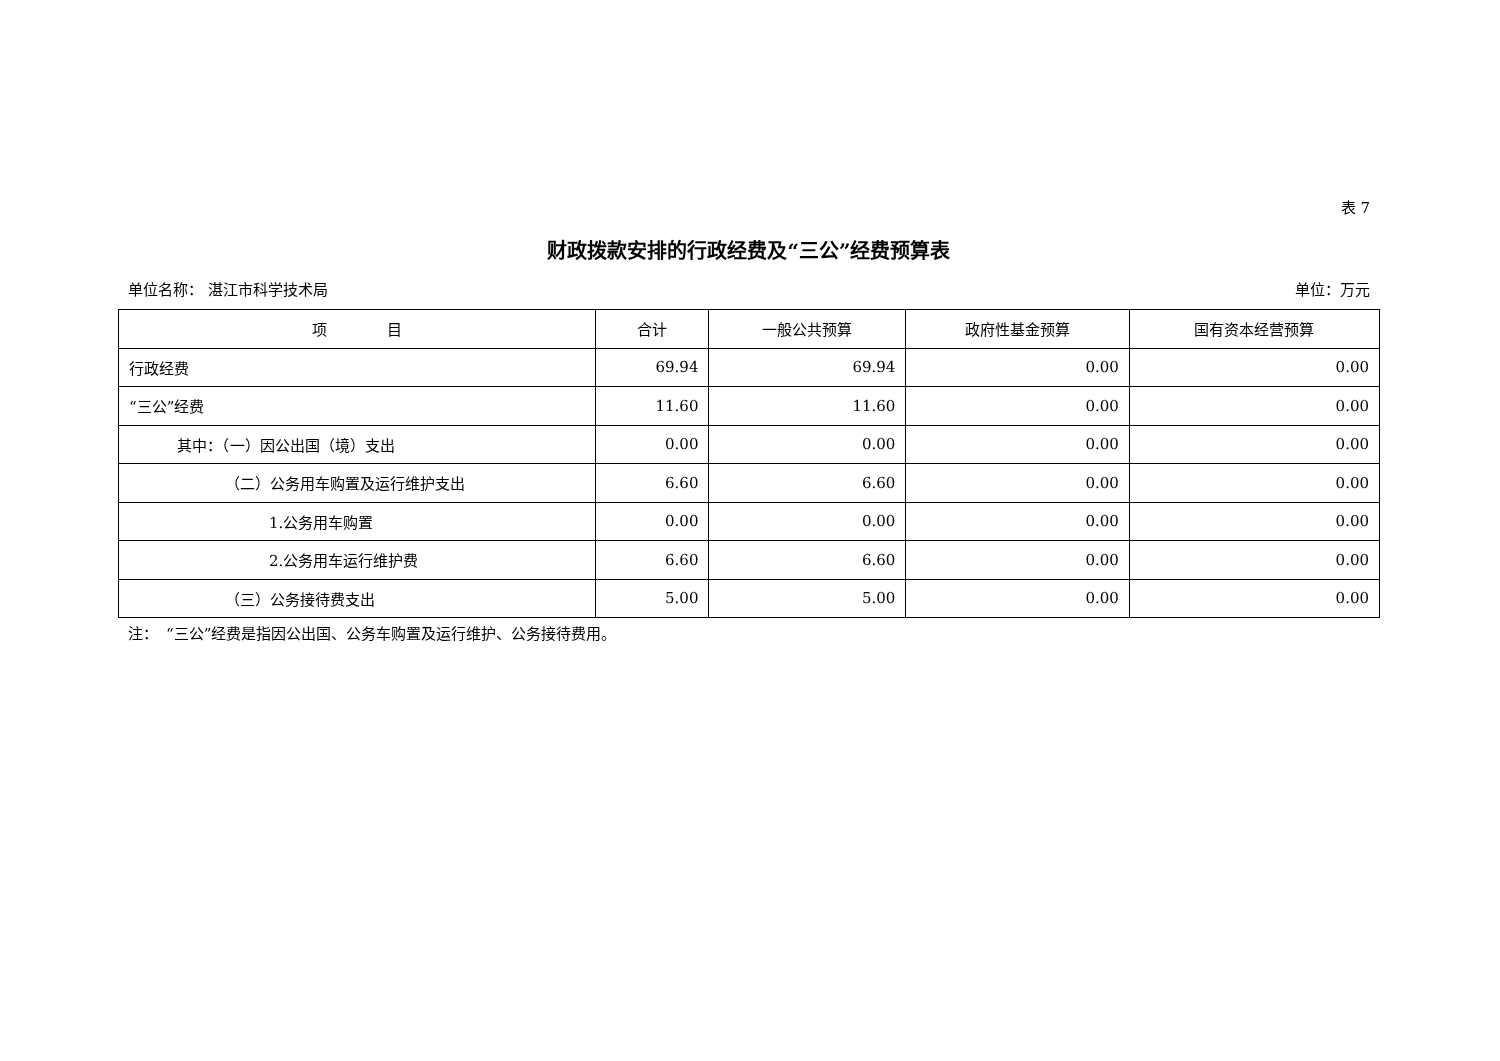表 7
财政拨款安排的行政经费及“三公”经费预算表
单位名称： 湛江市科学技术局 单位：万元
| 项 目 | 合计 | 一般公共预算 | 政府性基金预算 | 国有资本经营预算 |
| --- | --- | --- | --- | --- |
| 行政经费 | 69.94 | 69.94 | 0.00 | 0.00 |
| “三公”经费 | 11.60 | 11.60 | 0.00 | 0.00 |
| 其中：（一）因公出国（境）支出 | 0.00 | 0.00 | 0.00 | 0.00 |
| （二）公务用车购置及运行维护支出 | 6.60 | 6.60 | 0.00 | 0.00 |
| 1.公务用车购置 | 0.00 | 0.00 | 0.00 | 0.00 |
| 2.公务用车运行维护费 | 6.60 | 6.60 | 0.00 | 0.00 |
| （三）公务接待费支出 | 5.00 | 5.00 | 0.00 | 0.00 |
注：　“三公”经费是指因公出国、公务车购置及运行维护、公务接待费用。